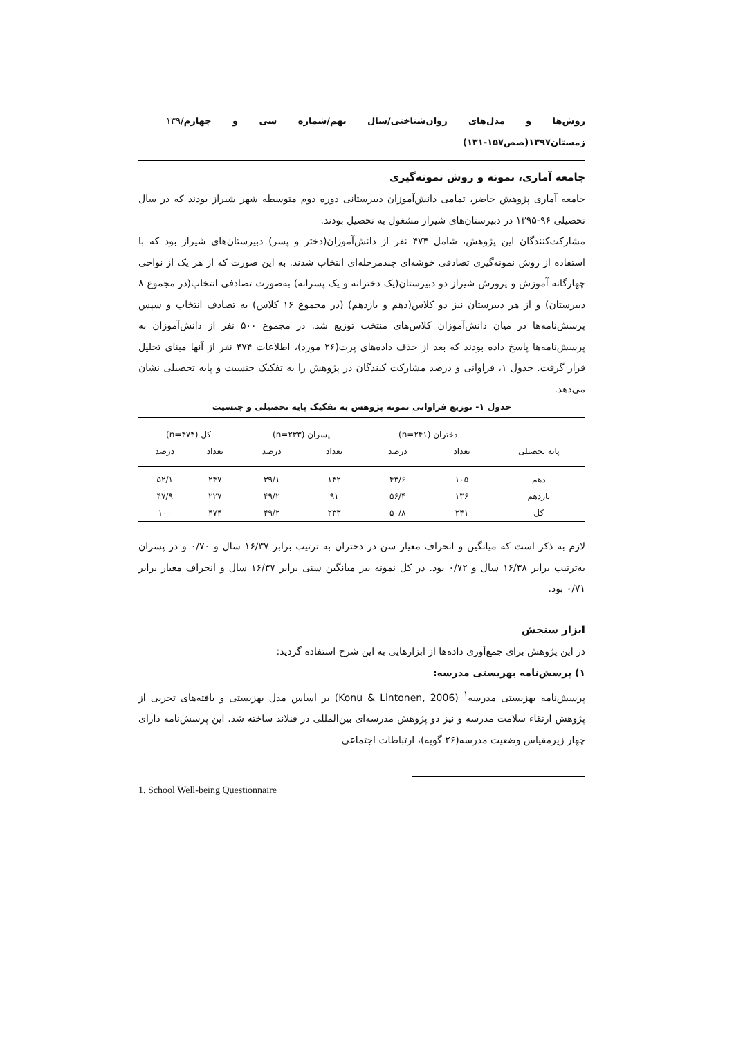روش‌ها و مدل‌های روان‌شناختی/سال نهم/شماره سی و چهارم/ زمستان۱۳۹۷(صص۱۵۷-۱۳۱) ۱۳۹
جامعه آماری، نمونه و روش نمونه‌گیری
جامعه آماری پژوهش حاضر، تمامی دانش‌آموزان دبیرستانی دوره دوم متوسطه شهر شیراز بودند که در سال تحصیلی ۹۶-۱۳۹۵ در دبیرستان‌های شیراز مشغول به تحصیل بودند.
مشارکت‌کنندگان این پژوهش، شامل ۴۷۴ نفر از دانش‌آموزان(دختر و پسر) دبیرستان‌های شیراز بود که با استفاده از روش نمونه‌گیری تصادفی خوشه‌ای چندمرحله‌ای انتخاب شدند. به این صورت که از هر یک از نواحی چهارگانه آموزش و پرورش شیراز دو دبیرستان(یک دخترانه و یک پسرانه) به‌صورت تصادفی انتخاب(در مجموع ۸ دبیرستان) و از هر دبیرستان نیز دو کلاس(دهم و یازدهم) (در مجموع ۱۶ کلاس) به تصادف انتخاب و سپس پرسش‌نامه‌ها در میان دانش‌آموزان کلاس‌های منتخب توزیع شد. در مجموع ۵۰۰ نفر از دانش‌آموزان به پرسش‌نامه‌ها پاسخ داده بودند که بعد از حذف داده‌های پرت(۲۶ مورد)، اطلاعات ۴۷۴ نفر از آنها مبنای تحلیل قرار گرفت. جدول ۱، فراوانی و درصد مشارکت کنندگان در پژوهش را به تفکیک جنسیت و پایه تحصیلی نشان می‌دهد.
جدول ۱- توزیع فراوانی نمونه پژوهش به تفکیک پایه تحصیلی و جنسیت
| | دختران (n=۲۴۱) | | پسران (n=۲۳۳) | | کل (n=۴۷۴) | |
| --- | --- | --- | --- | --- | --- | --- |
| پایه تحصیلی | تعداد | درصد | تعداد | درصد | تعداد | درصد |
| دهم | ۱۰۵ | ۴۳/۶ | ۱۴۲ | ۳۹/۱ | ۲۴۷ | ۵۲/۱ |
| یازدهم | ۱۳۶ | ۵۶/۴ | ۹۱ | ۴۹/۲ | ۲۲۷ | ۴۷/۹ |
| کل | ۲۴۱ | ۵۰/۸ | ۲۳۳ | ۴۹/۲ | ۴۷۴ | ۱۰۰ |
لازم به ذکر است که میانگین و انحراف معیار سن در دختران به ترتیب برابر ۱۶/۳۷ سال و ۰/۷۰ و در پسران به‌ترتیب برابر ۱۶/۳۸ سال و ۰/۷۲ بود. در کل نمونه نیز میانگین سنی برابر ۱۶/۳۷ سال و انحراف معیار برابر ۰/۷۱ بود.
ابزار سنجش
در این پژوهش برای جمع‌آوری داده‌ها از ابزارهایی به این شرح استفاده گردید:
۱) پرسش‌نامه بهزیستی مدرسه:
پرسش‌نامه بهزیستی مدرسه<sup>۱</sup> (Konu & Lintonen, 2006) بر اساس مدل بهزیستی و یافته‌های تجربی از پژوهش ارتقاء سلامت مدرسه و نیز دو پژوهش مدرسه‌ای بین‌المللی در فنلاند ساخته شد. این پرسش‌نامه دارای چهار زیرمقیاس وضعیت مدرسه(۲۶ گویه)، ارتباطات اجتماعی
1. School Well-being Questionnaire